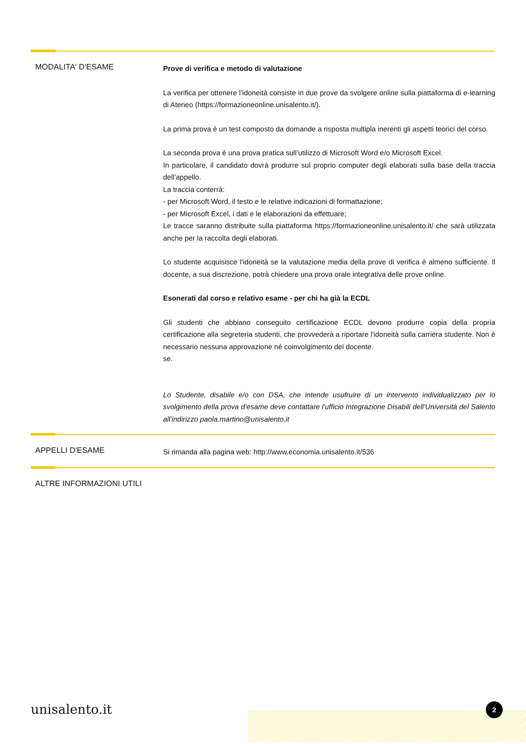MODALITA' D'ESAME
Prove di verifica e metodo di valutazione
La verifica per ottenere l’idoneità consiste in due prove da svolgere online sulla piattaforma di e-learning di Ateneo (https://formazioneonline.unisalento.it/).
La prima prova è un test composto da domande a risposta multipla inerenti gli aspetti teorici del corso.
La seconda prova è una prova pratica sull’utilizzo di Microsoft Word e/o Microsoft Excel.
In particolare, il candidato dovrà produrre sul proprio computer degli elaborati sulla base della traccia dell’appello.
La traccia conterrà:
- per Microsoft Word, il testo e le relative indicazioni di formattazione;
- per Microsoft Excel, i dati e le elaborazioni da effettuare;
Le tracce saranno distribuite sulla piattaforma https://formazioneonline.unisalento.it/ che sarà utilizzata anche per la raccolta degli elaborati.
Lo studente acquisisce l'idoneità se la valutazione media della prove di verifica è almeno sufficiente. Il docente, a sua discrezione, potrà chiedere una prova orale integrativa delle prove online.
Esonerati dal corso e relativo esame - per chi ha già la ECDL
Gli studenti che abbiano conseguito certificazione ECDL devono produrre copia della propria certificazione alla segreteria studenti, che provvederà a riportare l'idoneità sulla carriera studente. Non è necessario nessuna approvazione né coinvolgimento del docente.
se.
Lo Studente, disabile e/o con DSA, che intende usufruire di un intervento individualizzato per lo svolgimento della prova d’esame deve contattare l'ufficio Integrazione Disabili dell'Università del Salento all'indirizzo paola.martino@unisalento.it
APPELLI D'ESAME
Si rimanda alla pagina web: http://www.economia.unisalento.it/536
ALTRE INFORMAZIONI UTILI
unisalento.it 2